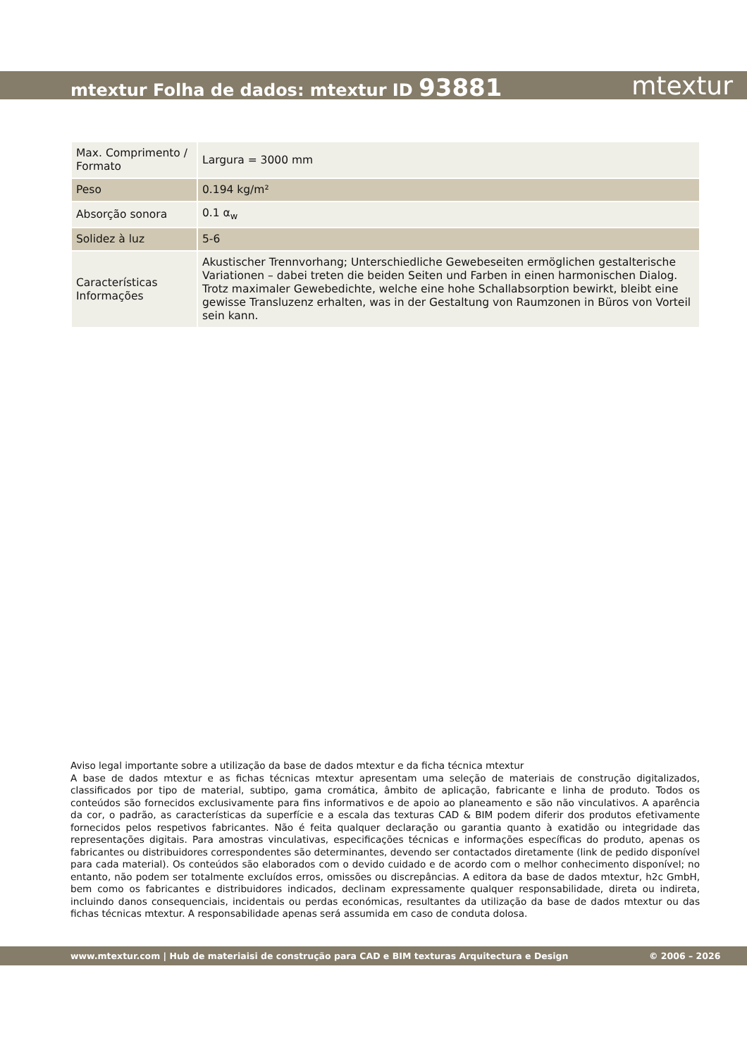mtextur Folha de dados: mtextur ID 93881 mtextur
| Max. Comprimento / Formato | Largura = 3000 mm |
| Peso | 0.194 kg/m² |
| Absorção sonora | 0.1 α<sub>w</sub> |
| Solidez à luz | 5-6 |
| Características Informações | Akustischer Trennvorhang; Unterschiedliche Gewebeseiten ermöglichen gestalterische Variationen – dabei treten die beiden Seiten und Farben in einen harmonischen Dialog. Trotz maximaler Gewebedichte, welche eine hohe Schallabsorption bewirkt, bleibt eine gewisse Transluzenz erhalten, was in der Gestaltung von Raumzonen in Büros von Vorteil sein kann. |
Aviso legal importante sobre a utilização da base de dados mtextur e da ficha técnica mtextur
A base de dados mtextur e as fichas técnicas mtextur apresentam uma seleção de materiais de construção digitalizados, classificados por tipo de material, subtipo, gama cromática, âmbito de aplicação, fabricante e linha de produto. Todos os conteúdos são fornecidos exclusivamente para fins informativos e de apoio ao planeamento e são não vinculativos. A aparência da cor, o padrão, as características da superfície e a escala das texturas CAD & BIM podem diferir dos produtos efetivamente fornecidos pelos respetivos fabricantes. Não é feita qualquer declaração ou garantia quanto à exatidão ou integridade das representações digitais. Para amostras vinculativas, especificações técnicas e informações específicas do produto, apenas os fabricantes ou distribuidores correspondentes são determinantes, devendo ser contactados diretamente (link de pedido disponível para cada material). Os conteúdos são elaborados com o devido cuidado e de acordo com o melhor conhecimento disponível; no entanto, não podem ser totalmente excluídos erros, omissões ou discrepâncias. A editora da base de dados mtextur, h2c GmbH, bem como os fabricantes e distribuidores indicados, declinam expressamente qualquer responsabilidade, direta ou indireta, incluindo danos consequenciais, incidentais ou perdas económicas, resultantes da utilização da base de dados mtextur ou das fichas técnicas mtextur. A responsabilidade apenas será assumida em caso de conduta dolosa.
www.mtextur.com | Hub de materiaisi de construção para CAD e BIM texturas Arquitectura e Design © 2006 – 2026